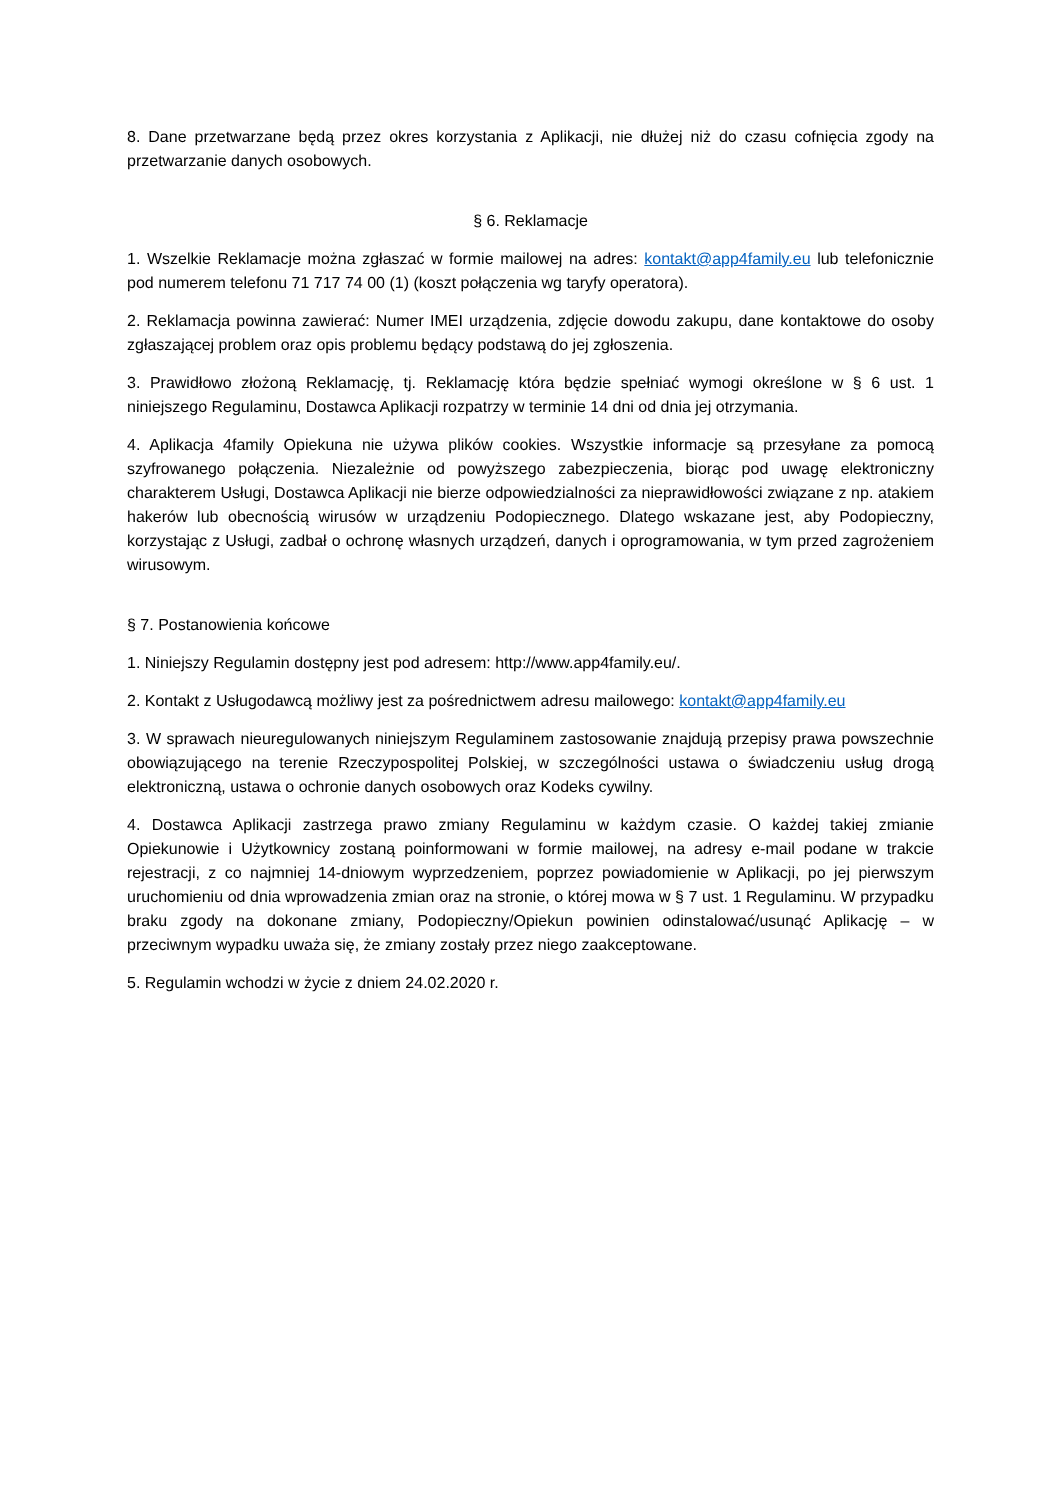8. Dane przetwarzane będą przez okres korzystania z Aplikacji, nie dłużej niż do czasu cofnięcia zgody na przetwarzanie danych osobowych.
§ 6. Reklamacje
1. Wszelkie Reklamacje można zgłaszać w formie mailowej na adres: kontakt@app4family.eu lub telefonicznie pod numerem telefonu 71 717 74 00 (1) (koszt połączenia wg taryfy operatora).
2. Reklamacja powinna zawierać: Numer IMEI urządzenia, zdjęcie dowodu zakupu, dane kontaktowe do osoby zgłaszającej problem oraz opis problemu będący podstawą do jej zgłoszenia.
3. Prawidłowo złożoną Reklamację, tj. Reklamację która będzie spełniać wymogi określone w § 6 ust. 1 niniejszego Regulaminu, Dostawca Aplikacji rozpatrzy w terminie 14 dni od dnia jej otrzymania.
4. Aplikacja 4family Opiekuna nie używa plików cookies. Wszystkie informacje są przesyłane za pomocą szyfrowanego połączenia. Niezależnie od powyższego zabezpieczenia, biorąc pod uwagę elektroniczny charakterem Usługi, Dostawca Aplikacji nie bierze odpowiedzialności za nieprawidłowości związane z np. atakiem hakerów lub obecnością wirusów w urządzeniu Podopiecznego. Dlatego wskazane jest, aby Podopieczny, korzystając z Usługi, zadbał o ochronę własnych urządzeń, danych i oprogramowania, w tym przed zagrożeniem wirusowym.
§ 7. Postanowienia końcowe
1. Niniejszy Regulamin dostępny jest pod adresem: http://www.app4family.eu/.
2. Kontakt z Usługodawcą możliwy jest za pośrednictwem adresu mailowego: kontakt@app4family.eu
3. W sprawach nieuregulowanych niniejszym Regulaminem zastosowanie znajdują przepisy prawa powszechnie obowiązującego na terenie Rzeczypospolitej Polskiej, w szczególności ustawa o świadczeniu usług drogą elektroniczną, ustawa o ochronie danych osobowych oraz Kodeks cywilny.
4. Dostawca Aplikacji zastrzega prawo zmiany Regulaminu w każdym czasie. O każdej takiej zmianie Opiekunowie i Użytkownicy zostaną poinformowani w formie mailowej, na adresy e-mail podane w trakcie rejestracji, z co najmniej 14-dniowym wyprzedzeniem, poprzez powiadomienie w Aplikacji, po jej pierwszym uruchomieniu od dnia wprowadzenia zmian oraz na stronie, o której mowa w § 7 ust. 1 Regulaminu. W przypadku braku zgody na dokonane zmiany, Podopieczny/Opiekun powinien odinstalować/usunąć Aplikację – w przeciwnym wypadku uważa się, że zmiany zostały przez niego zaakceptowane.
5. Regulamin wchodzi w życie z dniem 24.02.2020 r.